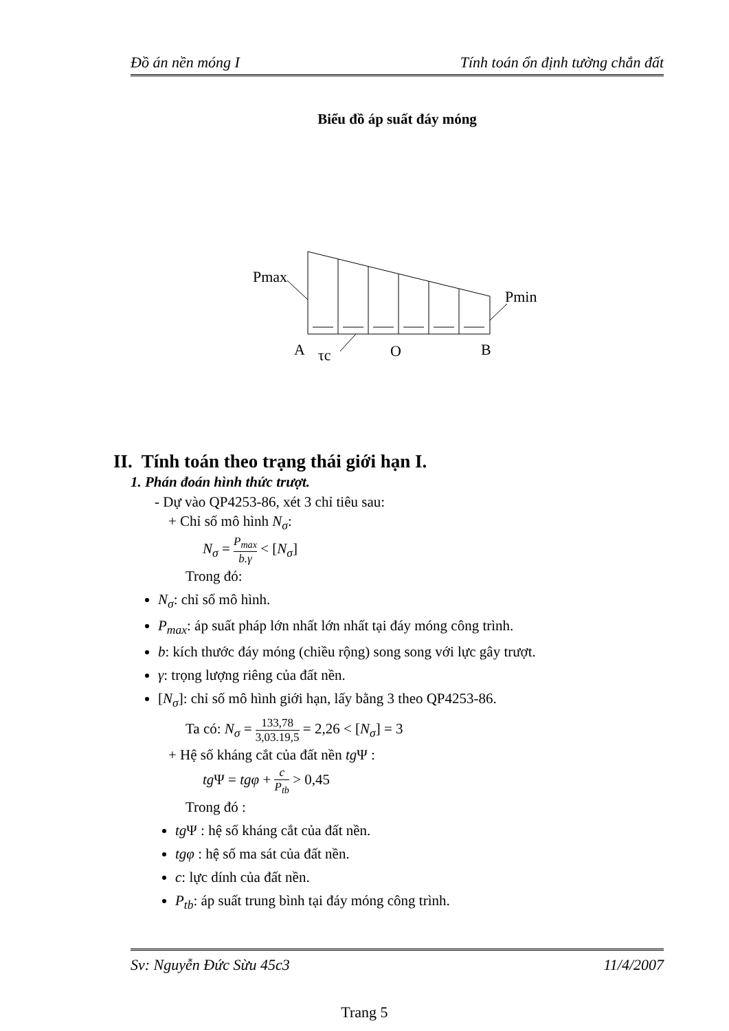Đồ án nền móng I Tính toán ổn định tường chắn đất
Biểu đồ áp suất đáy móng
Pmax
Pmin
A
τc
O
B
II. Tính toán theo trạng thái giới hạn I.
1. Phán đoán hình thức trượt.
- Dự vào QP4253-86, xét 3 chỉ tiêu sau:
+ Chỉ số mô hình N<sub>σ</sub>:
N<sub>σ</sub> = P<sub>max</sub> b.γ < [N<sub>σ</sub>]
Trong đó:
N<sub>σ</sub>: chỉ số mô hình.
P<sub>max</sub>: áp suất pháp lớn nhất lớn nhất tại đáy móng công trình.
b: kích thước đáy móng (chiều rộng) song song với lực gây trượt.
γ: trọng lượng riêng của đất nền.
[N<sub>σ</sub>]: chỉ số mô hình giới hạn, lấy bằng 3 theo QP4253-86.
Ta có: N<sub>σ</sub> = 133,78 3,03.19,5 = 2,26 < [N<sub>σ</sub>] = 3
+ Hệ số kháng cắt của đất nền tg Ψ :
tg Ψ = tgφ + c P<sub>tb</sub> > 0,45
Trong đó :
tg Ψ : hệ số kháng cắt của đất nền.
tgφ : hệ số ma sát của đất nền.
c: lực dính của đất nền.
P<sub>tb</sub>: áp suất trung bình tại đáy móng công trình.
Sv: Nguyễn Đức Sừu 45c3 11/4/2007
Trang 5